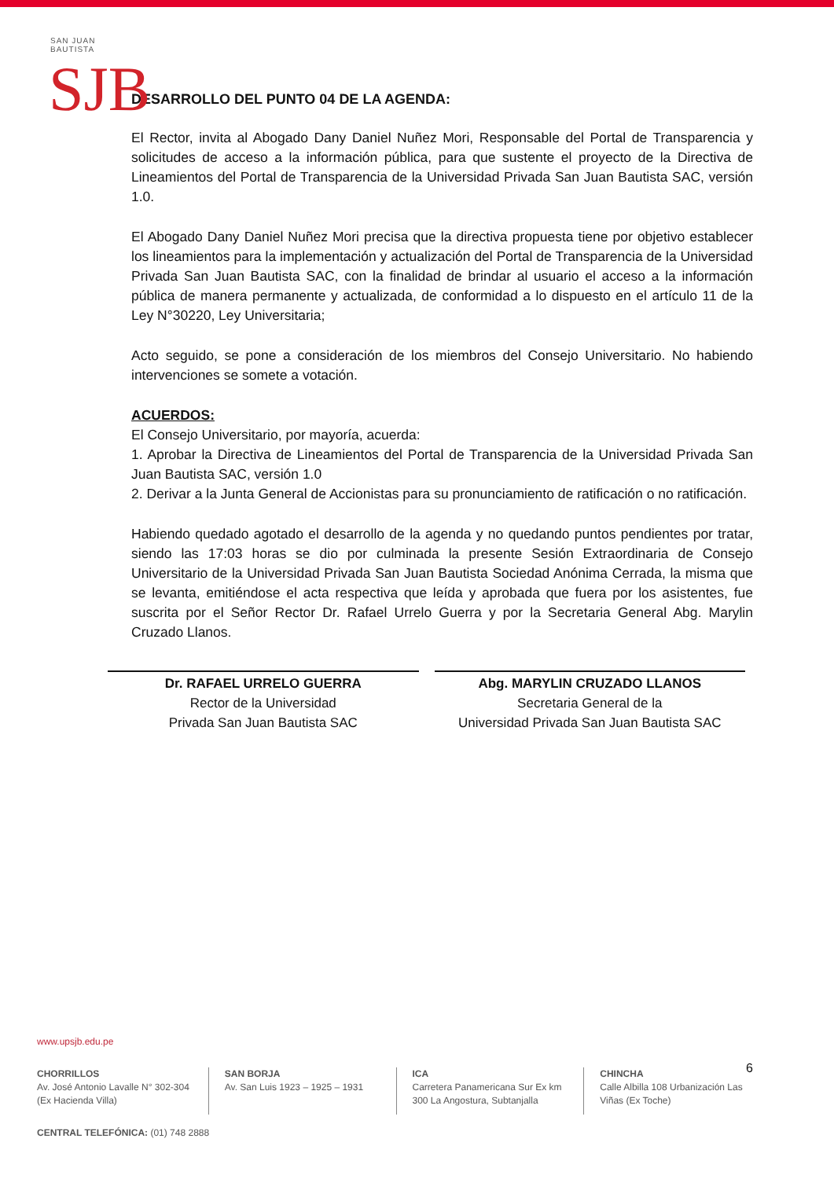SAN JUAN BAUTISTA
SJB
DESARROLLO DEL PUNTO 04 DE LA AGENDA:
El Rector, invita al Abogado Dany Daniel Nuñez Mori, Responsable del Portal de Transparencia y solicitudes de acceso a la información pública, para que sustente el proyecto de la Directiva de Lineamientos del Portal de Transparencia de la Universidad Privada San Juan Bautista SAC, versión 1.0.
El Abogado Dany Daniel Nuñez Mori precisa que la directiva propuesta tiene por objetivo establecer los lineamientos para la implementación y actualización del Portal de Transparencia de la Universidad Privada San Juan Bautista SAC, con la finalidad de brindar al usuario el acceso a la información pública de manera permanente y actualizada, de conformidad a lo dispuesto en el artículo 11 de la Ley N°30220, Ley Universitaria;
Acto seguido, se pone a consideración de los miembros del Consejo Universitario. No habiendo intervenciones se somete a votación.
ACUERDOS:
El Consejo Universitario, por mayoría, acuerda:
1. Aprobar la Directiva de Lineamientos del Portal de Transparencia de la Universidad Privada San Juan Bautista SAC, versión 1.0
2. Derivar a la Junta General de Accionistas para su pronunciamiento de ratificación o no ratificación.
Habiendo quedado agotado el desarrollo de la agenda y no quedando puntos pendientes por tratar, siendo las 17:03 horas se dio por culminada la presente Sesión Extraordinaria de Consejo Universitario de la Universidad Privada San Juan Bautista Sociedad Anónima Cerrada, la misma que se levanta, emitiéndose el acta respectiva que leída y aprobada que fuera por los asistentes, fue suscrita por el Señor Rector Dr. Rafael Urrelo Guerra y por la Secretaria General Abg. Marylin Cruzado Llanos.
Dr. RAFAEL URRELO GUERRA
Rector de la Universidad
Privada San Juan Bautista SAC
Abg. MARYLIN CRUZADO LLANOS
Secretaria General de la
Universidad Privada San Juan Bautista SAC
6
www.upsjb.edu.pe
CHORRILLOS
Av. José Antonio Lavalle N° 302-304 (Ex Hacienda Villa)
SAN BORJA
Av. San Luis 1923 – 1925 – 1931
ICA
Carretera Panamericana Sur Ex km 300 La Angostura, Subtanjalla
CHINCHA
Calle Albilla 108 Urbanización Las Viñas (Ex Toche)
CENTRAL TELEFÓNICA: (01) 748 2888